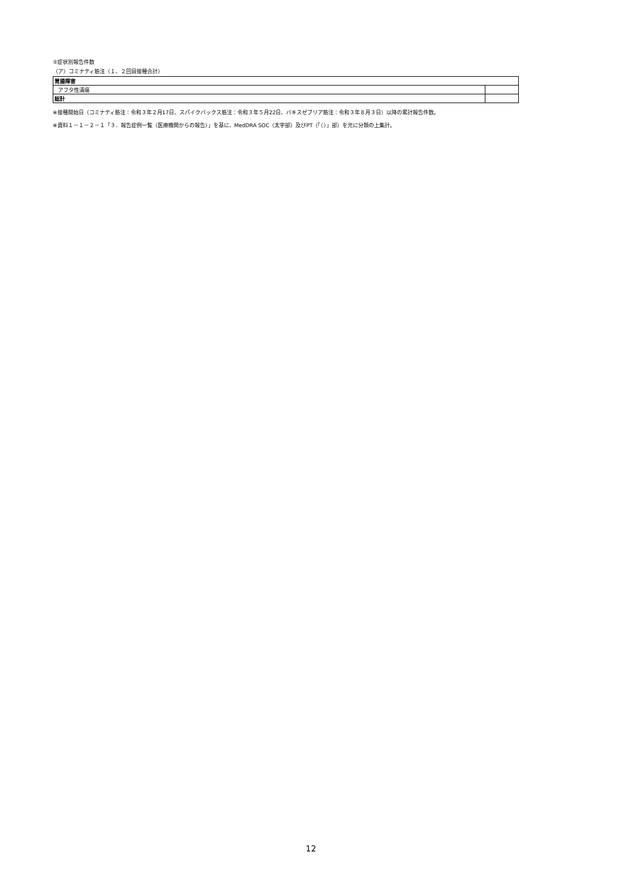⑤症状別報告件数
（ア）コミナティ筋注（１、２回目接種合計）
| 胃腸障害 | |
| アフタ性潰瘍 | |
| 総計 | |
※接種開始日（コミナティ筋注：令和３年２月17日、スパイクバックス筋注：令和３年５月22日、バキスゼブリア筋注：令和３年８月３日）以降の累計報告件数。
※資料１－１－２－１「３．報告症例一覧（医療機関からの報告）」を基に、MedDRA SOC（太字部）及びPT（「（）」部）を元に分類の上集計。
12